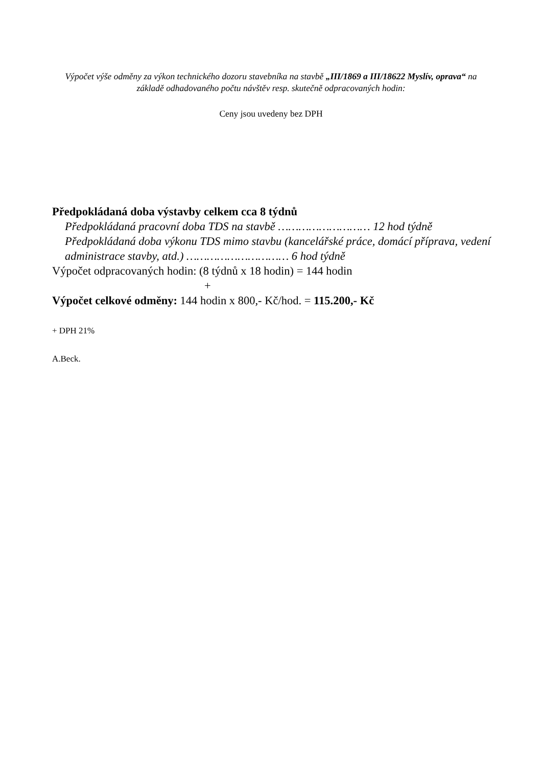Výpočet výše odměny za výkon technického dozoru stavebníka na stavbě „III/1869 a III/18622 Myslív, oprava“ na základě odhadovaného počtu návštěv resp. skutečně odpracovaných hodin:
Ceny jsou uvedeny bez DPH
Předpokládaná doba výstavby celkem cca 8 týdnů
Předpokládaná pracovní doba TDS na stavbě ……………………… 12 hod týdně
Předpokládaná doba výkonu TDS mimo stavbu (kancelářské práce, domácí příprava, vedení administrace stavby, atd.) ………………………… 6 hod týdně
Výpočet odpracovaných hodin: (8 týdnů x 18 hodin) = 144 hodin
+
Výpočet celkové odměny: 144 hodin x 800,- Kč/hod. = 115.200,- Kč
+ DPH 21%
A.Beck.